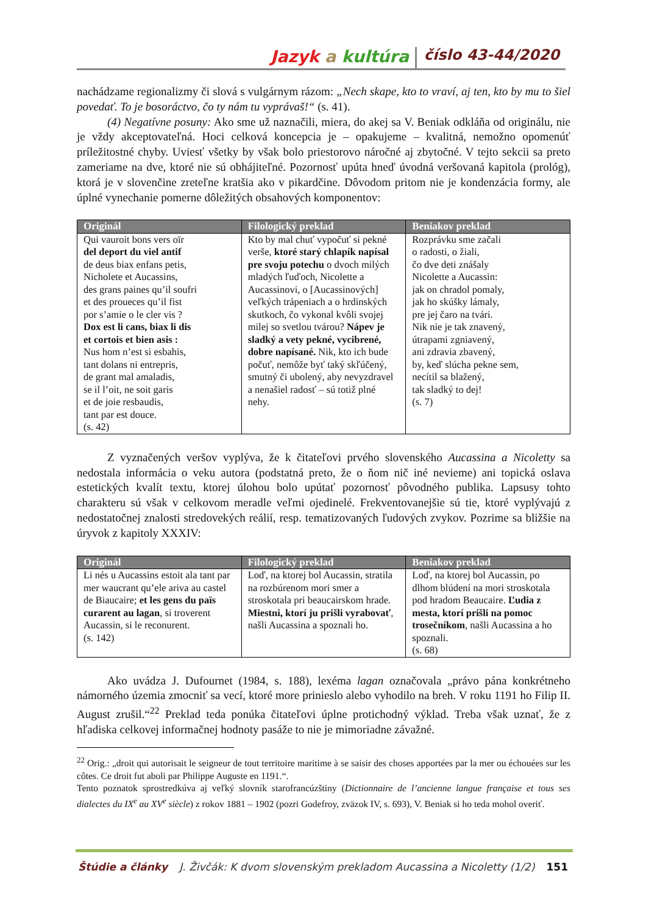Jazyk a kultúra číslo 43-44/2020
nachádzame regionalizmy či slová s vulgárnym rázom: „Nech skape, kto to vraví, aj ten, kto by mu to šiel povedať. To je bosoráctvo, čo ty nám tu vyprávaš!“ (s. 41).
(4) Negatívne posuny: Ako sme už naznačili, miera, do akej sa V. Beniak odkláňa od originálu, nie je vždy akceptovateľná. Hoci celková koncepcia je – opakujeme – kvalitná, nemožno opomenúť príležitostné chyby. Uviesť všetky by však bolo priestorovo náročné aj zbytočné. V tejto sekcii sa preto zameriame na dve, ktoré nie sú obhájiteľné. Pozornosť upúta hneď úvodná veršovaná kapitola (prológ), ktorá je v slovenčine zreteľne kratšia ako v pikardčine. Dôvodom pritom nie je kondenzácia formy, ale úplné vynechanie pomerne dôležitých obsahových komponentov:
| Originál | Filologický preklad | Beniakov preklad |
| --- | --- | --- |
| Qui vauroit bons vers oïr del deport du viel antif de deus biax enfans petis, Nicholete et Aucassins, des grans paines qu’il soufri et des proueces qu’il fist por s’amie o le cler vis ? Dox est li cans, biax li dis et cortois et bien asis : Nus hom n’est si esbahis, tant dolans ni entrepris, de grant mal amaladis, se il l’oit, ne soit garis et de joie resbaudis, tant par est douce. (s. 42) | Kto by mal chuť vypočuť si pekné verše, ktoré starý chlapík napísal pre svoju potechu o dvoch milých mladých ľuďoch, Nicolette a Aucassinovi, o [Aucassinových] veľkých trápeniach a o hrdinských skutkoch, čo vykonal kvôli svojej milej so svetlou tvárou? Nápev je sladký a vety pekné, vycibrené, dobre napísané. Nik, kto ich bude počuť, nemôže byť taký skľúčený, smutný či ubolený, aby nevyzdravel a nenašiel radosť – sú totiž plné nehy. | Rozprávku sme začali o radosti, o žiali, čo dve deti znášaly Nicolette a Aucassin: jak on chradol pomaly, jak ho skúšky lámaly, pre jej čaro na tvári. Nik nie je tak znavený, útrapami zgniavený, ani zdravia zbavený, by, keď slúcha pekne sem, necítil sa blažený, tak sladký to dej! (s. 7) |
Z vyznačených veršov vyplýva, že k čitateľovi prvého slovenského Aucassina a Nicoletty sa nedostala informácia o veku autora (podstatná preto, že o ňom nič iné nevieme) ani topická oslava estetických kvalít textu, ktorej úlohou bolo upútať pozornosť pôvodného publika. Lapsusy tohto charakteru sú však v celkovom meradle veľmi ojedinelé. Frekventovanejšie sú tie, ktoré vyplývajú z nedostatočnej znalosti stredovekých reálií, resp. tematizovaných ľudových zvykov. Pozrime sa bližšie na úryvok z kapitoly XXXIV:
| Originál | Filologický preklad | Beniakov preklad |
| --- | --- | --- |
| Li nés u Aucassins estoit ala tant par mer waucrant qu’ele ariva au castel de Biaucaire; et les gens du païs curarent au lagan , si troverent Aucassin, si le reconurent. (s. 142) | Loď, na ktorej bol Aucassin, stratila na rozbúrenom mori smer a stroskotala pri beaucairskom hrade. Miestni, ktorí ju prišli vyrabovať , našli Aucassina a spoznali ho. | Loď, na ktorej bol Aucassin, po dlhom blúdení na mori stroskotala pod hradom Beaucaire. Ľudia z mesta, ktorí prišli na pomoc trosečníkom , našli Aucassina a ho spoznali. (s. 68) |
Ako uvádza J. Dufournet (1984, s. 188), lexéma lagan označovala „právo pána konkrétneho námorného územia zmocniť sa vecí, ktoré more prinieslo alebo vyhodilo na breh. V roku 1191 ho Filip II. August zrušil.“<sup>22</sup> Preklad teda ponúka čitateľovi úplne protichodný výklad. Treba však uznať, že z hľadiska celkovej informačnej hodnoty pasáže to nie je mimoriadne závažné.
<sup>22</sup> Orig.: „droit qui autorisait le seigneur de tout territoire maritime à se saisir des choses apportées par la mer ou échouées sur les côtes. Ce droit fut aboli par Philippe Auguste en 1191.“.
Tento poznatok sprostredkúva aj veľký slovník starofrancúzštiny (Dictionnaire de l’ancienne langue française et tous ses dialectes du IX<sup>e</sup> au XV<sup>e</sup> siècle) z rokov 1881 – 1902 (pozri Godefroy, zväzok IV, s. 693), V. Beniak si ho teda mohol overiť.
Štúdie a články J. Živčák: K dvom slovenským prekladom Aucassina a Nicoletty (1/2) 151